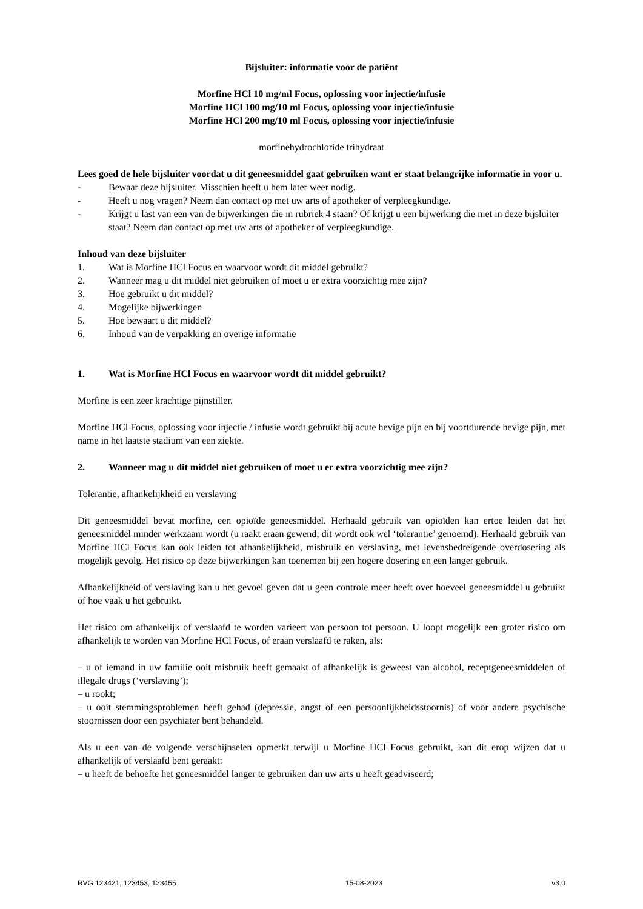Bijsluiter: informatie voor de patiënt
Morfine HCl 10 mg/ml Focus, oplossing voor injectie/infusie
Morfine HCl 100 mg/10 ml Focus, oplossing voor injectie/infusie
Morfine HCl 200 mg/10 ml Focus, oplossing voor injectie/infusie
morfinehydrochloride trihydraat
Lees goed de hele bijsluiter voordat u dit geneesmiddel gaat gebruiken want er staat belangrijke informatie in voor u.
- Bewaar deze bijsluiter. Misschien heeft u hem later weer nodig.
- Heeft u nog vragen? Neem dan contact op met uw arts of apotheker of verpleegkundige.
- Krijgt u last van een van de bijwerkingen die in rubriek 4 staan? Of krijgt u een bijwerking die niet in deze bijsluiter staat? Neem dan contact op met uw arts of apotheker of verpleegkundige.
Inhoud van deze bijsluiter
1. Wat is Morfine HCl Focus en waarvoor wordt dit middel gebruikt?
2. Wanneer mag u dit middel niet gebruiken of moet u er extra voorzichtig mee zijn?
3. Hoe gebruikt u dit middel?
4. Mogelijke bijwerkingen
5. Hoe bewaart u dit middel?
6. Inhoud van de verpakking en overige informatie
1. Wat is Morfine HCl Focus en waarvoor wordt dit middel gebruikt?
Morfine is een zeer krachtige pijnstiller.
Morfine HCl Focus, oplossing voor injectie / infusie wordt gebruikt bij acute hevige pijn en bij voortdurende hevige pijn, met name in het laatste stadium van een ziekte.
2. Wanneer mag u dit middel niet gebruiken of moet u er extra voorzichtig mee zijn?
Tolerantie, afhankelijkheid en verslaving
Dit geneesmiddel bevat morfine, een opioïde geneesmiddel. Herhaald gebruik van opioïden kan ertoe leiden dat het geneesmiddel minder werkzaam wordt (u raakt eraan gewend; dit wordt ook wel ‘tolerantie’ genoemd). Herhaald gebruik van Morfine HCl Focus kan ook leiden tot afhankelijkheid, misbruik en verslaving, met levensbedreigende overdosering als mogelijk gevolg. Het risico op deze bijwerkingen kan toenemen bij een hogere dosering en een langer gebruik.
Afhankelijkheid of verslaving kan u het gevoel geven dat u geen controle meer heeft over hoeveel geneesmiddel u gebruikt of hoe vaak u het gebruikt.
Het risico om afhankelijk of verslaafd te worden varieert van persoon tot persoon. U loopt mogelijk een groter risico om afhankelijk te worden van Morfine HCl Focus, of eraan verslaafd te raken, als:
– u of iemand in uw familie ooit misbruik heeft gemaakt of afhankelijk is geweest van alcohol, receptgeneesmiddelen of illegale drugs (‘verslaving’);
– u rookt;
– u ooit stemmingsproblemen heeft gehad (depressie, angst of een persoonlijkheidsstoornis) of voor andere psychische stoornissen door een psychiater bent behandeld.
Als u een van de volgende verschijnselen opmerkt terwijl u Morfine HCl Focus gebruikt, kan dit erop wijzen dat u afhankelijk of verslaafd bent geraakt:
– u heeft de behoefte het geneesmiddel langer te gebruiken dan uw arts u heeft geadviseerd;
RVG 123421, 123453, 123455 15-08-2023 v3.0